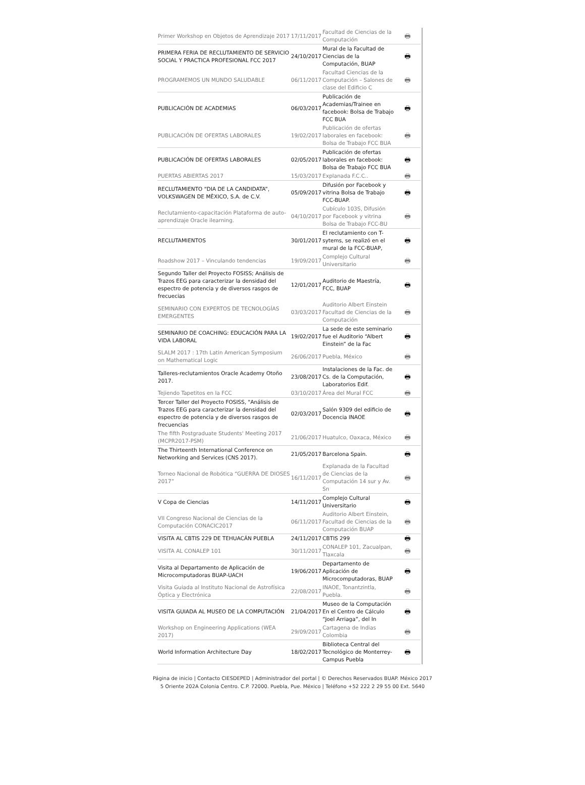| Primer Workshop en Objetos de Aprendizaje 2017 | 17/11/2017 | Facultad de Ciencias de la Computación | 🖶 |
| PRIMERA FERIA DE RECLUTAMIENTO DE SERVICIO SOCIAL Y PRACTICA PROFESIONAL FCC 2017 | 24/10/2017 | Mural de la Facultad de Ciencias de la Computación, BUAP | 🖶 |
| PROGRAMEMOS UN MUNDO SALUDABLE | 06/11/2017 | Facultad Ciencias de la Computación – Salones de clase del Edificio C | 🖶 |
| PUBLICACIÓN DE ACADEMIAS | 06/03/2017 | Publicación de Academias/Trainee en facebook: Bolsa de Trabajo FCC BUA | 🖶 |
| PUBLICACIÓN DE OFERTAS LABORALES | 19/02/2017 | Publicación de ofertas laborales en facebook: Bolsa de Trabajo FCC BUA | 🖶 |
| PUBLICACIÓN DE OFERTAS LABORALES | 02/05/2017 | Publicación de ofertas laborales en facebook: Bolsa de Trabajo FCC BUA | 🖶 |
| PUERTAS ABIERTAS 2017 | 15/03/2017 | Explanada F.C.C.. | 🖶 |
| RECLUTAMIENTO “DIA DE LA CANDIDATA”, VOLKSWAGEN DE MÈXICO, S.A. de C.V. | 05/09/2017 | Difusión por Facebook y vitrina Bolsa de Trabajo FCC-BUAP. | 🖶 |
| Reclutamiento-capacitación Plataforma de auto-aprendizaje Oracle ilearning. | 04/10/2017 | Cubículo 103S, Difusión por Facebook y vitrina Bolsa de Trabajo FCC-BU | 🖶 |
| RECLUTAMIENTOS | 30/01/2017 | El reclutamiento con T-sytems, se realizó en el mural de la FCC-BUAP, | 🖶 |
| Roadshow 2017 – Vinculando tendencias | 19/09/2017 | Complejo Cultural Universitario | 🖶 |
| Segundo Taller del Proyecto FOSISS; Análisis de Trazos EEG para caracterizar la densidad del espectro de potencia y de diversos rasgos de frecuecias | 12/01/2017 | Auditorio de Maestría, FCC, BUAP | 🖶 |
| SEMINARIO CON EXPERTOS DE TECNOLOGÍAS EMERGENTES | 03/03/2017 | Auditorio Albert Einstein Facultad de Ciencias de la Computación | 🖶 |
| SEMINARIO DE COACHING: EDUCACIÓN PARA LA VIDA LABORAL | 19/02/2017 | La sede de este seminario fue el Auditorio “Albert Einstein” de la Fac | 🖶 |
| SLALM 2017 : 17th Latin American Symposium on Mathematical Logic | 26/06/2017 | Puebla, México | 🖶 |
| Talleres-reclutamientos Oracle Academy Otoño 2017. | 23/08/2017 | Instalaciones de la Fac. de Cs. de la Computación, Laboratorios Edif. | 🖶 |
| Tejiendo Tapetitos en la FCC | 03/10/2017 | Área del Mural FCC | 🖶 |
| Tercer Taller del Proyecto FOSISS, "Análisis de Trazos EEG para caracterizar la densidad del espectro de potencia y de diversos rasgos de frecuencias | 02/03/2017 | Salón 9309 del edificio de Docencia INAOE | 🖶 |
| The fifth Postgraduate Students' Meeting 2017 (MCPR2017-PSM) | 21/06/2017 | Huatulco, Oaxaca, México | 🖶 |
| The Thirteenth International Conference on Networking and Services (CNS 2017). | 21/05/2017 | Barcelona Spain. | 🖶 |
| Torneo Nacional de Robótica “GUERRA DE DIOSES 2017” | 16/11/2017 | Explanada de la Facultad de Ciencias de la Computación 14 sur y Av. Sn | 🖶 |
| V Copa de Ciencias | 14/11/2017 | Complejo Cultural Universitario | 🖶 |
| VII Congreso Nacional de Ciencias de la Computación CONACIC2017 | 06/11/2017 | Auditorio Albert Einstein, Facultad de Ciencias de la Computación BUAP | 🖶 |
| VISITA AL CBTIS 229 DE TEHUACÁN PUEBLA | 24/11/2017 | CBTIS 299 | 🖶 |
| VISITA AL CONALEP 101 | 30/11/2017 | CONALEP 101, Zacualpan, Tlaxcala | 🖶 |
| Visita al Departamento de Aplicación de Microcomputadoras BUAP-UACH | 19/06/2017 | Departamento de Aplicación de Microcomputadoras, BUAP | 🖶 |
| Visita Guiada al Instituto Nacional de Astrofísica Óptica y Electrónica | 22/08/2017 | INAOE, Tonantzintla, Puebla. | 🖶 |
| VISITA GUIADA AL MUSEO DE LA COMPUTACIÓN | 21/04/2017 | Museo de la Computación En el Centro de Cálculo “Joel Arriaga”, del In | 🖶 |
| Workshop on Engineering Applications (WEA 2017) | 29/09/2017 | Cartagena de Indias Colombia | 🖶 |
| World Information Architecture Day | 18/02/2017 | Biblioteca Central del Tecnológico de Monterrey-Campus Puebla | 🖶 |
Página de inicio | Contacto CIESDEPED | Administrador del portal | © Derechos Reservados BUAP. México 2017
5 Oriente 202A Colonia Centro. C.P. 72000. Puebla, Pue. México | Teléfono +52 222 2 29 55 00 Ext. 5640